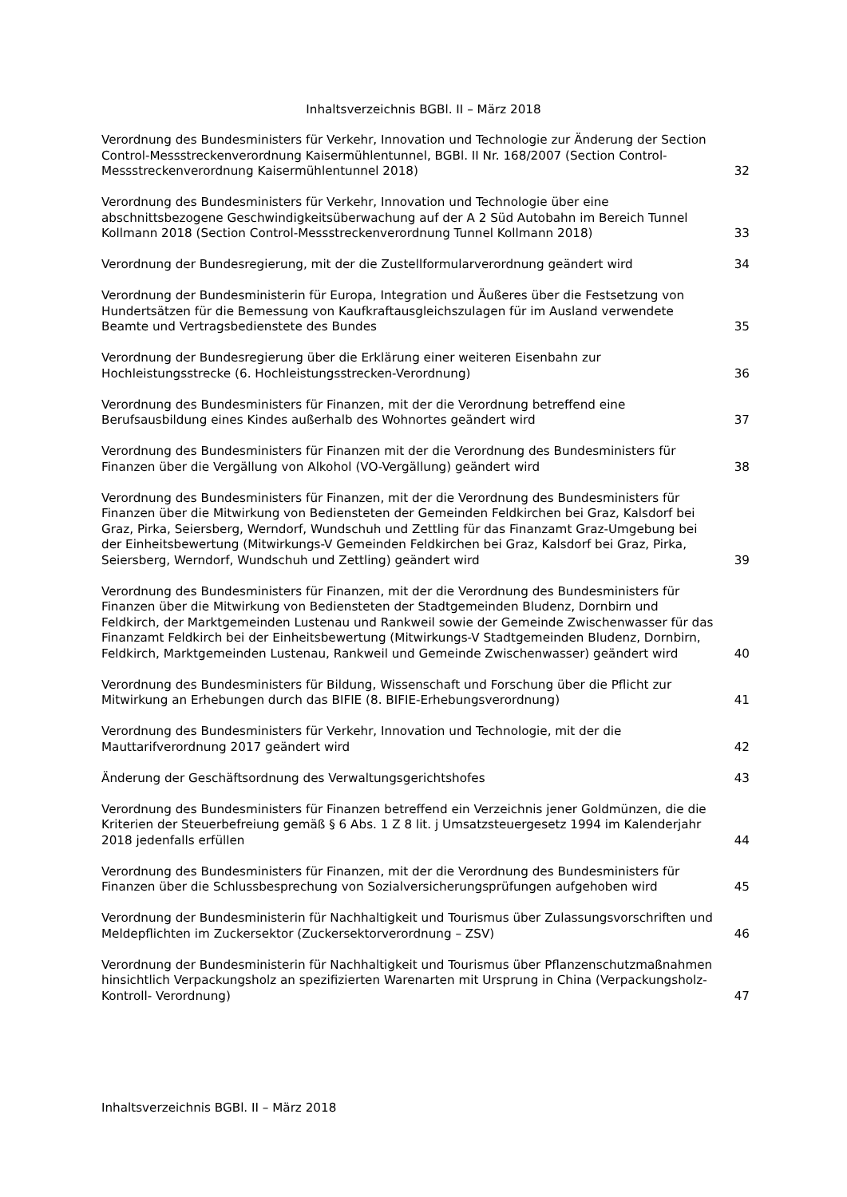Inhaltsverzeichnis BGBl. II – März 2018
Verordnung des Bundesministers für Verkehr, Innovation und Technologie zur Änderung der Section Control-Messstreckenverordnung Kaisermühlentunnel, BGBl. II Nr. 168/2007 (Section Control-Messstreckenverordnung Kaisermühlentunnel 2018)
32
Verordnung des Bundesministers für Verkehr, Innovation und Technologie über eine abschnittsbezogene Geschwindigkeitsüberwachung auf der A 2 Süd Autobahn im Bereich Tunnel Kollmann 2018 (Section Control-Messstreckenverordnung Tunnel Kollmann 2018)
33
Verordnung der Bundesregierung, mit der die Zustellformularverordnung geändert wird
34
Verordnung der Bundesministerin für Europa, Integration und Äußeres über die Festsetzung von Hundertsätzen für die Bemessung von Kaufkraftausgleichszulagen für im Ausland verwendete Beamte und Vertragsbedienstete des Bundes
35
Verordnung der Bundesregierung über die Erklärung einer weiteren Eisenbahn zur Hochleistungsstrecke (6. Hochleistungsstrecken-Verordnung)
36
Verordnung des Bundesministers für Finanzen, mit der die Verordnung betreffend eine Berufsausbildung eines Kindes außerhalb des Wohnortes geändert wird
37
Verordnung des Bundesministers für Finanzen mit der die Verordnung des Bundesministers für Finanzen über die Vergällung von Alkohol (VO-Vergällung) geändert wird
38
Verordnung des Bundesministers für Finanzen, mit der die Verordnung des Bundesministers für Finanzen über die Mitwirkung von Bediensteten der Gemeinden Feldkirchen bei Graz, Kalsdorf bei Graz, Pirka, Seiersberg, Werndorf, Wundschuh und Zettling für das Finanzamt Graz-Umgebung bei der Einheitsbewertung (Mitwirkungs-V Gemeinden Feldkirchen bei Graz, Kalsdorf bei Graz, Pirka, Seiersberg, Werndorf, Wundschuh und Zettling) geändert wird
39
Verordnung des Bundesministers für Finanzen, mit der die Verordnung des Bundesministers für Finanzen über die Mitwirkung von Bediensteten der Stadtgemeinden Bludenz, Dornbirn und Feldkirch, der Marktgemeinden Lustenau und Rankweil sowie der Gemeinde Zwischenwasser für das Finanzamt Feldkirch bei der Einheitsbewertung (Mitwirkungs-V Stadtgemeinden Bludenz, Dornbirn, Feldkirch, Marktgemeinden Lustenau, Rankweil und Gemeinde Zwischenwasser) geändert wird
40
Verordnung des Bundesministers für Bildung, Wissenschaft und Forschung über die Pflicht zur Mitwirkung an Erhebungen durch das BIFIE (8. BIFIE-Erhebungsverordnung)
41
Verordnung des Bundesministers für Verkehr, Innovation und Technologie, mit der die Mauttarifverordnung 2017 geändert wird
42
Änderung der Geschäftsordnung des Verwaltungsgerichtshofes
43
Verordnung des Bundesministers für Finanzen betreffend ein Verzeichnis jener Goldmünzen, die die Kriterien der Steuerbefreiung gemäß § 6 Abs. 1 Z 8 lit. j Umsatzsteuergesetz 1994 im Kalenderjahr 2018 jedenfalls erfüllen
44
Verordnung des Bundesministers für Finanzen, mit der die Verordnung des Bundesministers für Finanzen über die Schlussbesprechung von Sozialversicherungsprüfungen aufgehoben wird
45
Verordnung der Bundesministerin für Nachhaltigkeit und Tourismus über Zulassungsvorschriften und Meldepflichten im Zuckersektor (Zuckersektorverordnung – ZSV)
46
Verordnung der Bundesministerin für Nachhaltigkeit und Tourismus über Pflanzenschutzmaßnahmen hinsichtlich Verpackungsholz an spezifizierten Warenarten mit Ursprung in China (Verpackungsholz- Kontroll- Verordnung)
47
Inhaltsverzeichnis BGBl. II – März 2018